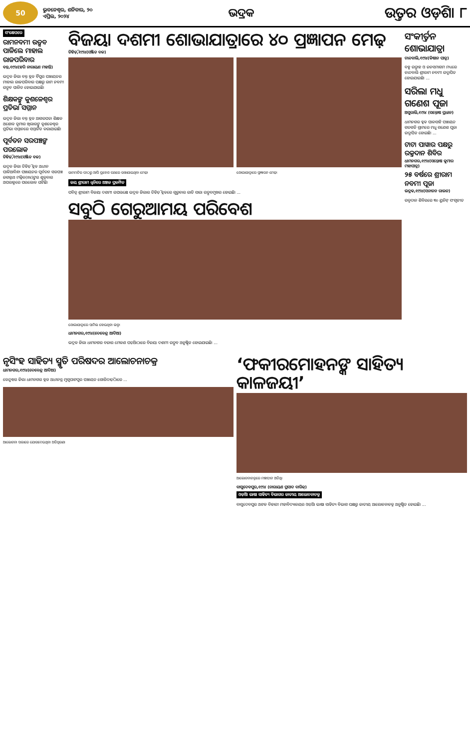50
ଭୁବନେଶ୍ୱର, ଶନିବାର, ୨୦ ଏପ୍ରିଲ, ୨୦୨୪
ଭଦ୍ରକ
ଉତ୍ତର ଓଡ଼ିଶା ୮
ସଂକ୍ଷେପରେ
ରାମନବମୀ ଉତ୍ସବ ପାଳିଲେ ମାହାଲ ରାଜପରିବାର
ବନ୍ତ,୧୯।୪(ହରି ନାରାୟଣ ମହାନ୍ତି)
ଭଦ୍ରକ ଜିଲା ବନ୍ତ ବ୍ଲକ ବିଁପୁର ପଞ୍ଚାୟତର ମାହାଲ ରାଜପରିବାର ପକ୍ଷରୁ ରାମ ନବମୀ ଉତ୍ସବ ପାଳିତ ହୋଇଯାଇଛି।
ଶିକ୍ଷକଙ୍କୁ କୁଶଳେଶ୍ୱର ପ୍ରତିଭା ସମ୍ମାନ
ଭଦ୍ରକ ଜିଲା ବନ୍ତ ବ୍ଲକ ଆଗରପଡା ଶିକ୍ଷକ ଅଶୋକ କୁମାର ଖିଲାରଙ୍କୁ କୁଶଳେଶ୍ୱର ପ୍ରତିଭା ସମ୍ମାନରେ ସମ୍ମାନିତ କରାଯାଇଛି।
ପୂର୍ବତନ ସରପଞ୍ଚଙ୍କ ପରଲୋକ
ତିହିଡ଼ି,୧୯।୪(ସଞ୍ଜିତ ବଳ)
ଭଦ୍ରକ ଜିଲା ତିହିଡ଼ି ବ୍ଲକ ଅଧୀନ ପାଳିଆବିନ୍ଧା ପଞ୍ଚାୟତର ପୂର୍ବତନ ସରପଞ୍ଚ ଜଗନ୍ନାଥ ମଲ୍ଲିକ(୭୪)ଙ୍କର ଶୁକ୍ରବାର ଅପରାହ୍ନରେ ପରଲୋକ ଘଟିଛି।
ବିଜୟା ଦଶମୀ ଶୋଭାଯାତ୍ରାରେ ୪୦ ପ୍ରଜ୍ଞାପନ ମେଢ଼
ତିହିଡ଼ି,୧୯।୪(ସଞ୍ଜିତ ବଳ)
ରାମମନ୍ଦିର ପୀଠରୁ ଆସି ପ୍ରବେଶ ପଥରେ ରଖାଯାଇଥିବା ମେଢ଼।
ଶୋଭାଯାତ୍ରାରେ ପ୍ରଜ୍ଞାପନ ମେଢ଼।
ଜୟ ଶ୍ରୀରାମ ଧ୍ୱନିରେ ଅଞ୍ଚଳ ପ୍ରକମ୍ପିତ
ପବିତ୍ର ଶ୍ରୀରାମ ବିଜୟା ଦଶମୀ ଉପଲକ୍ଷେ ଭଦ୍ରକ ଜିଲାର ତିହିଡ଼ି ବ୍ଲକରେ ଗୁରୁବାର ରାତି ସାରା ଉତ୍ସବମୁଖର ହୋଇଛି। ...
ସବୁଠି ଗେରୁଆମୟ ପରିବେଶ
ଶୋଭାଯାତ୍ରାରେ ସାମିଲ ହୋଇଥିବା ଭକ୍ତ।
ଧାମନଗର,୧୯।୪(ଦେବେନ୍ଦ୍ର ଆଦିଆ)
ଭଦ୍ରକ ଜିଲା ଧାମନଗର ବଜାର ମେଳଣ ପଡ଼ିଆଠାରେ ବିଜୟା ଦଶମୀ ଉତ୍ସବ ଅନୁଷ୍ଠିତ ହୋଇଯାଇଛି। ...
ସଂକୀର୍ତ୍ତନ ଶୋଭାଯାତ୍ରା
ଚାନ୍ଦବାଲି,୧୯।୪(କିଷାନ ପାତ୍ର)
ବହୁ ଉତ୍ସାହ ଓ ଜନସମାଗମ ମଧ୍ୟରେ ଚାନ୍ଦବାଲି ଶ୍ରୀରାମ ନବମୀ ଉଦ୍ଯାପିତ ହୋଇଯାଇଛି। ...
ସରିଲା ମଧୁ ଗଣେଶ ପୂଜା
ଅସୁରାଲି,୧୯।୪ (ସନ୍ତୋଷ ପ୍ରଧାନ)
ଧାମନଗର ବ୍ଲକ ପାଳସାହି ପଞ୍ଚାୟତ ଗଡଗଡି ଗ୍ରାମରେ ମଧୁ ଗଣେଶ ପୂଜା ଉଦ୍ଯାପିତ ହୋଇଛି। ...
ଟାଟା ପାୱାର ପକ୍ଷରୁ ରକ୍ତଦାନ ଶିବିର
ଧାମନଗର,୧୯।୪(ସନ୍ତୋଷ କୁମାର ମହାପାତ୍ର)
୨୫ ବର୍ଷରେ ଶ୍ରୀରାମ ନବମୀ ପୂଜା
ଭଦ୍ରକ,୧୯।୪(ସନାତନ ରାଉତ)
ରକ୍ତଦାନ ଶିବିରରେ ୩୦ ୟୁନିଟ୍ ସଂଗୃହୀତ
ନୃସିଂହ ସାହିତ୍ୟ ସ୍ମୃତି ପରିଷଦର ଆଲୋଚନାଚକ୍ର
ଧାମନଗର,୧୯।୪(ଦେବେନ୍ଦ୍ର ଆଦିଆ)
କେନ୍ଦୁଝର ଜିଲା ଧାମନଗର ବ୍ଲକ ଅଧୀନସ୍ଥ ମୁଗୁପାଟପୁର ପଞ୍ଚାୟତ ଗୋରିଦାଡ଼ିଠାରେ ...
ଆଲୋଚନା ସଭାରେ ଯୋଗଦେଇଥିବା ଅତିଥିଗଣ।
‘ଫକୀରମୋହନଙ୍କ ସାହିତ୍ୟ କାଳଜୟୀ’
ଆଲୋଚନାଚକ୍ରରେ ମଞ୍ଚାସୀନ ଅତିଥି।
ବାସୁଦେବପୁର,୧୯।୪ (ନାରାୟଣ ପ୍ରସାଦ ବାରିକ୍)
ଓଡ଼ିଆ ଭାଷା ସାହିତ୍ୟ ବିଭାଗର ଜାତୀୟ ଆଲୋଚନାଚକ୍ର
ବାସୁଦେବପୁର ଅଟଳ ବିହାରୀ ମହାବିଦ୍ୟାଳୟର ଓଡ଼ିଆ ଭାଷା ସାହିତ୍ୟ ବିଭାଗ ପକ୍ଷରୁ ଜାତୀୟ ଆଲୋଚନାଚକ୍ର ଅନୁଷ୍ଠିତ ହୋଇଛି। ...